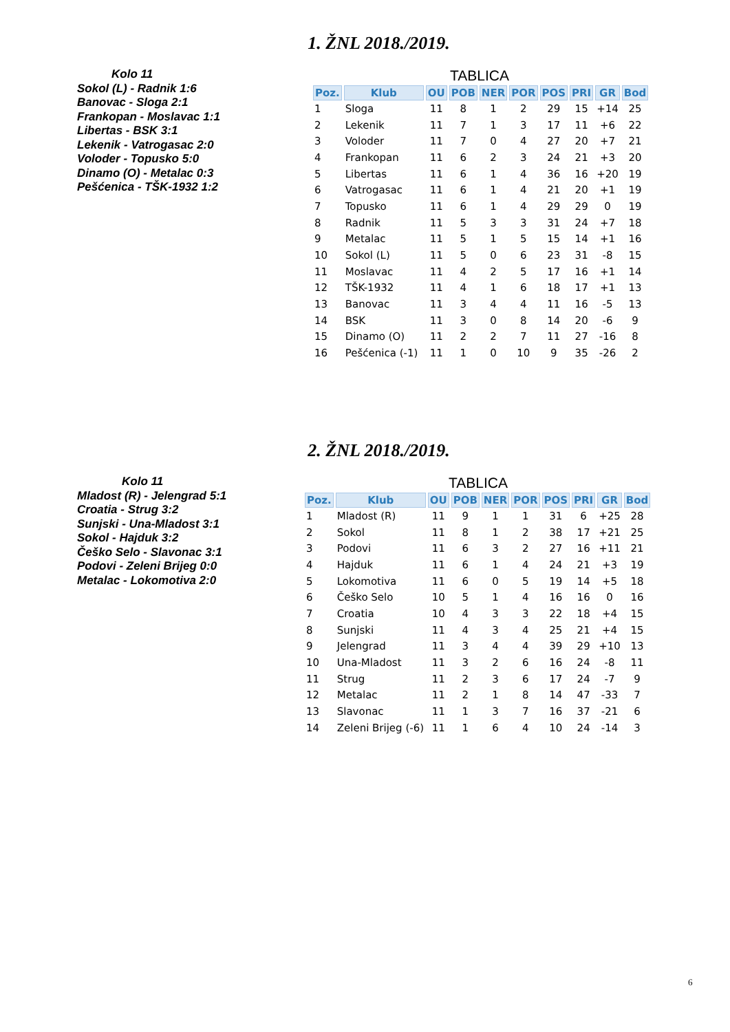1. ŽNL 2018./2019.
Kolo 11
Sokol (L) - Radnik 1:6
Banovac - Sloga 2:1
Frankopan - Moslavac 1:1
Libertas - BSK 3:1
Lekenik - Vatrogasac 2:0
Voloder - Topusko 5:0
Dinamo (O) - Metalac 0:3
Pešćenica - TŠK-1932 1:2
TABLICA
| Poz. | Klub | OU | POB | NER | POR | POS | PRI | GR | Bod |
| --- | --- | --- | --- | --- | --- | --- | --- | --- | --- |
| 1 | Sloga | 11 | 8 | 1 | 2 | 29 | 15 | +14 | 25 |
| 2 | Lekenik | 11 | 7 | 1 | 3 | 17 | 11 | +6 | 22 |
| 3 | Voloder | 11 | 7 | 0 | 4 | 27 | 20 | +7 | 21 |
| 4 | Frankopan | 11 | 6 | 2 | 3 | 24 | 21 | +3 | 20 |
| 5 | Libertas | 11 | 6 | 1 | 4 | 36 | 16 | +20 | 19 |
| 6 | Vatrogasac | 11 | 6 | 1 | 4 | 21 | 20 | +1 | 19 |
| 7 | Topusko | 11 | 6 | 1 | 4 | 29 | 29 | 0 | 19 |
| 8 | Radnik | 11 | 5 | 3 | 3 | 31 | 24 | +7 | 18 |
| 9 | Metalac | 11 | 5 | 1 | 5 | 15 | 14 | +1 | 16 |
| 10 | Sokol (L) | 11 | 5 | 0 | 6 | 23 | 31 | -8 | 15 |
| 11 | Moslavac | 11 | 4 | 2 | 5 | 17 | 16 | +1 | 14 |
| 12 | TŠK-1932 | 11 | 4 | 1 | 6 | 18 | 17 | +1 | 13 |
| 13 | Banovac | 11 | 3 | 4 | 4 | 11 | 16 | -5 | 13 |
| 14 | BSK | 11 | 3 | 0 | 8 | 14 | 20 | -6 | 9 |
| 15 | Dinamo (O) | 11 | 2 | 2 | 7 | 11 | 27 | -16 | 8 |
| 16 | Pešćenica (-1) | 11 | 1 | 0 | 10 | 9 | 35 | -26 | 2 |
2. ŽNL 2018./2019.
Kolo 11
Mladost (R) - Jelengrad 5:1
Croatia - Strug 3:2
Sunjski - Una-Mladost 3:1
Sokol - Hajduk 3:2
Češko Selo - Slavonac 3:1
Podovi - Zeleni Brijeg 0:0
Metalac - Lokomotiva 2:0
TABLICA
| Poz. | Klub | OU | POB | NER | POR | POS | PRI | GR | Bod |
| --- | --- | --- | --- | --- | --- | --- | --- | --- | --- |
| 1 | Mladost (R) | 11 | 9 | 1 | 1 | 31 | 6 | +25 | 28 |
| 2 | Sokol | 11 | 8 | 1 | 2 | 38 | 17 | +21 | 25 |
| 3 | Podovi | 11 | 6 | 3 | 2 | 27 | 16 | +11 | 21 |
| 4 | Hajduk | 11 | 6 | 1 | 4 | 24 | 21 | +3 | 19 |
| 5 | Lokomotiva | 11 | 6 | 0 | 5 | 19 | 14 | +5 | 18 |
| 6 | Češko Selo | 10 | 5 | 1 | 4 | 16 | 16 | 0 | 16 |
| 7 | Croatia | 10 | 4 | 3 | 3 | 22 | 18 | +4 | 15 |
| 8 | Sunjski | 11 | 4 | 3 | 4 | 25 | 21 | +4 | 15 |
| 9 | Jelengrad | 11 | 3 | 4 | 4 | 39 | 29 | +10 | 13 |
| 10 | Una-Mladost | 11 | 3 | 2 | 6 | 16 | 24 | -8 | 11 |
| 11 | Strug | 11 | 2 | 3 | 6 | 17 | 24 | -7 | 9 |
| 12 | Metalac | 11 | 2 | 1 | 8 | 14 | 47 | -33 | 7 |
| 13 | Slavonac | 11 | 1 | 3 | 7 | 16 | 37 | -21 | 6 |
| 14 | Zeleni Brijeg (-6) | 11 | 1 | 6 | 4 | 10 | 24 | -14 | 3 |
6